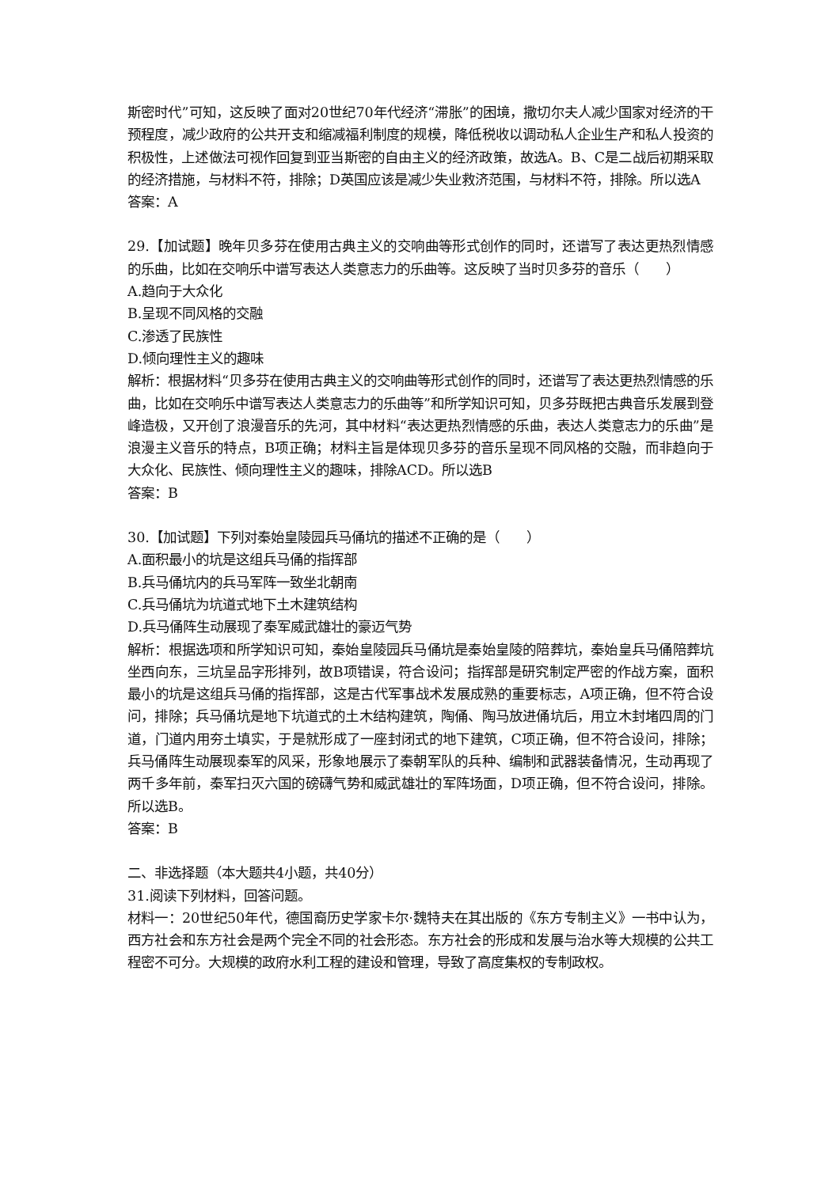斯密时代”可知，这反映了面对20世纪70年代经济“滞胀”的困境，撒切尔夫人减少国家对经济的干预程度，减少政府的公共开支和缩减福利制度的规模，降低税收以调动私人企业生产和私人投资的积极性，上述做法可视作回复到亚当斯密的自由主义的经济政策，故选A。B、C是二战后初期采取的经济措施，与材料不符，排除；D英国应该是减少失业救济范围，与材料不符，排除。所以选A
答案：A
29.【加试题】晚年贝多芬在使用古典主义的交响曲等形式创作的同时，还谱写了表达更热烈情感的乐曲，比如在交响乐中谱写表达人类意志力的乐曲等。这反映了当时贝多芬的音乐（　　）
A.趋向于大众化
B.呈现不同风格的交融
C.渗透了民族性
D.倾向理性主义的趣味
解析：根据材料“贝多芬在使用古典主义的交响曲等形式创作的同时，还谱写了表达更热烈情感的乐曲，比如在交响乐中谱写表达人类意志力的乐曲等”和所学知识可知，贝多芬既把古典音乐发展到登峰造极，又开创了浪漫音乐的先河，其中材料“表达更热烈情感的乐曲，表达人类意志力的乐曲”是浪漫主义音乐的特点，B项正确；材料主旨是体现贝多芬的音乐呈现不同风格的交融，而非趋向于大众化、民族性、倾向理性主义的趣味，排除ACD。所以选B
答案：B
30.【加试题】下列对秦始皇陵园兵马俑坑的描述不正确的是（　　）
A.面积最小的坑是这组兵马俑的指挥部
B.兵马俑坑内的兵马军阵一致坐北朝南
C.兵马俑坑为坑道式地下土木建筑结构
D.兵马俑阵生动展现了秦军威武雄壮的豪迈气势
解析：根据选项和所学知识可知，秦始皇陵园兵马俑坑是秦始皇陵的陪葬坑，秦始皇兵马俑陪葬坑坐西向东，三坑呈品字形排列，故B项错误，符合设问；指挥部是研究制定严密的作战方案，面积最小的坑是这组兵马俑的指挥部，这是古代军事战术发展成熟的重要标志，A项正确，但不符合设问，排除；兵马俑坑是地下坑道式的土木结构建筑，陶俑、陶马放进俑坑后，用立木封堵四周的门道，门道内用夯土填实，于是就形成了一座封闭式的地下建筑，C项正确，但不符合设问，排除；兵马俑阵生动展现秦军的风采，形象地展示了秦朝军队的兵种、编制和武器装备情况，生动再现了两千多年前，秦军扫灭六国的磅礴气势和威武雄壮的军阵场面，D项正确，但不符合设问，排除。所以选B。
答案：B
二、非选择题（本大题共4小题，共40分）
31.阅读下列材料，回答问题。
材料一：20世纪50年代，德国裔历史学家卡尔·魏特夫在其出版的《东方专制主义》一书中认为，西方社会和东方社会是两个完全不同的社会形态。东方社会的形成和发展与治水等大规模的公共工程密不可分。大规模的政府水利工程的建设和管理，导致了高度集权的专制政权。